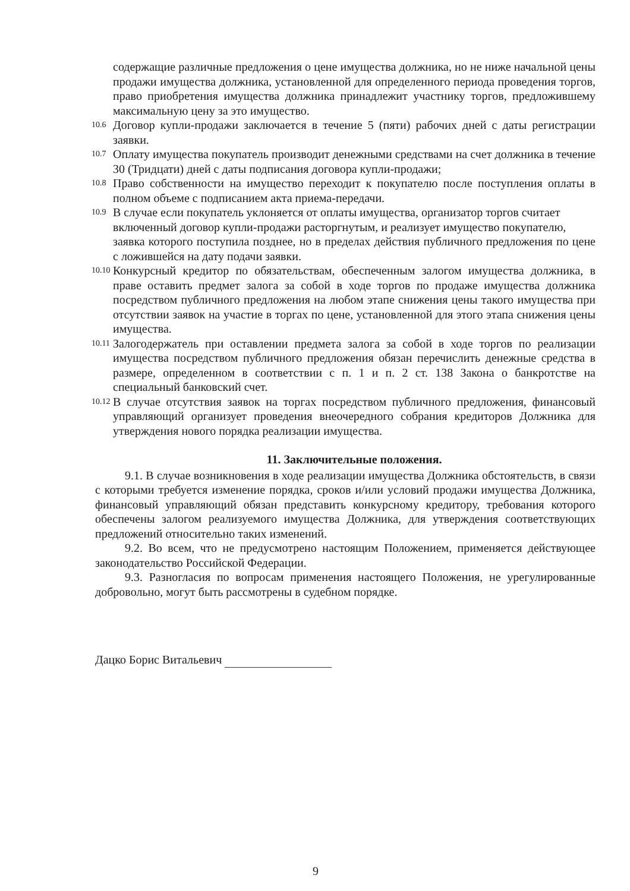содержащие различные предложения о цене имущества должника, но не ниже начальной цены продажи имущества должника, установленной для определенного периода проведения торгов, право приобретения имущества должника принадлежит участнику торгов, предложившему максимальную цену за это имущество.
10.6 Договор купли-продажи заключается в течение 5 (пяти) рабочих дней с даты регистрации заявки.
10.7 Оплату имущества покупатель производит денежными средствами на счет должника в течение 30 (Тридцати) дней с даты подписания договора купли-продажи;
10.8 Право собственности на имущество переходит к покупателю после поступления оплаты в полном объеме с подписанием акта приема-передачи.
10.9 В случае если покупатель уклоняется от оплаты имущества, организатор торгов считает
включенный договор купли-продажи расторгнутым, и реализует имущество покупателю,
заявка которого поступила позднее, но в пределах действия публичного предложения по цене с ложившейся на дату подачи заявки.
10.10 Конкурсный кредитор по обязательствам, обеспеченным залогом имущества должника, в праве оставить предмет залога за собой в ходе торгов по продаже имущества должника посредством публичного предложения на любом этапе снижения цены такого имущества при отсутствии заявок на участие в торгах по цене, установленной для этого этапа снижения цены имущества.
10.11 Залогодержатель при оставлении предмета залога за собой в ходе торгов по реализации имущества посредством публичного предложения обязан перечислить денежные средства в размере, определенном в соответствии с п. 1 и п. 2 ст. 138 Закона о банкротстве на специальный банковский счет.
10.12 В случае отсутствия заявок на торгах посредством публичного предложения, финансовый управляющий организует проведения внеочередного собрания кредиторов Должника для утверждения нового порядка реализации имущества.
11. Заключительные положения.
9.1. В случае возникновения в ходе реализации имущества Должника обстоятельств, в связи с которыми требуется изменение порядка, сроков и/или условий продажи имущества Должника, финансовый управляющий обязан представить конкурсному кредитору, требования которого обеспечены залогом реализуемого имущества Должника, для утверждения соответствующих предложений относительно таких изменений.
9.2. Во всем, что не предусмотрено настоящим Положением, применяется действующее законодательство Российской Федерации.
9.3. Разногласия по вопросам применения настоящего Положения, не урегулированные добровольно, могут быть рассмотрены в судебном порядке.
Дацко Борис Витальевич
9